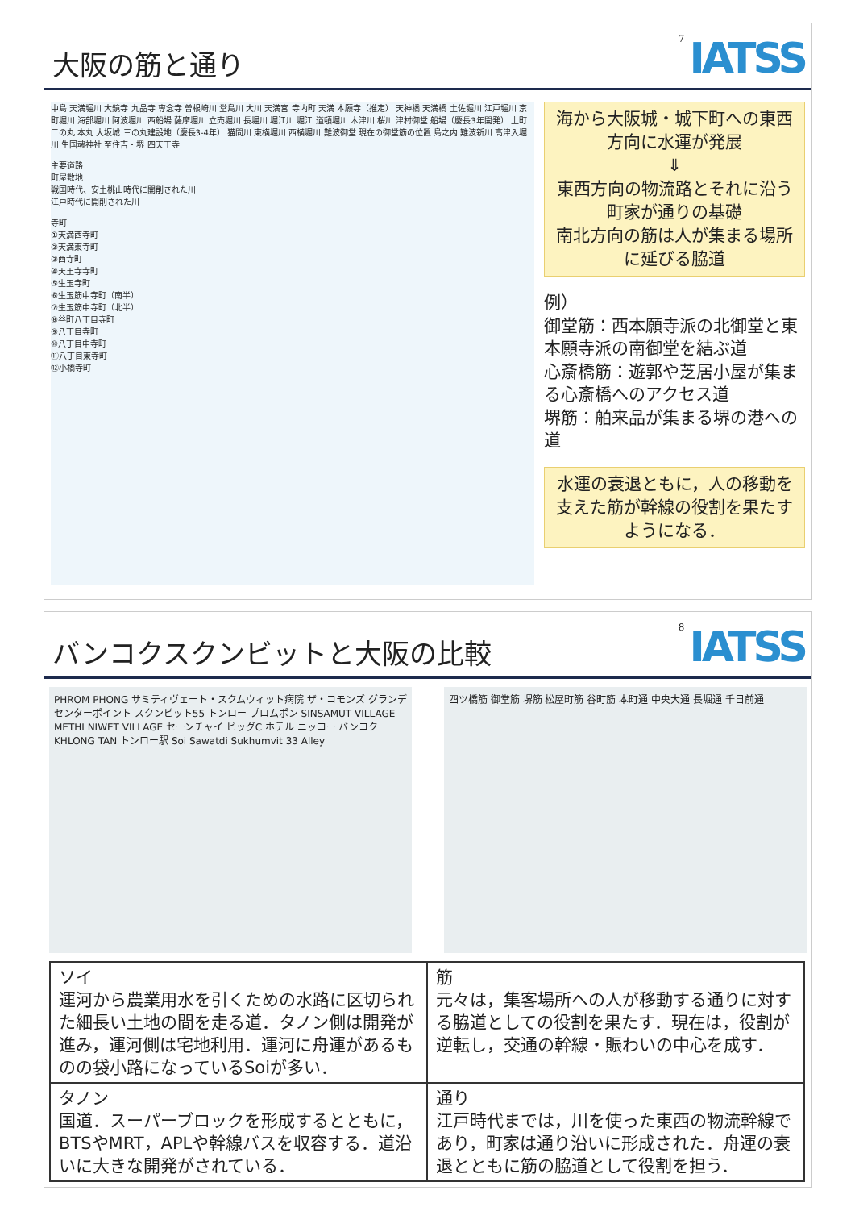大阪の筋と通り
7 IATSS
中島 天満堀川 大鏡寺 九品寺 専念寺 曽根崎川 堂島川 大川 天満宮 寺内町 天満 本願寺（推定） 天神橋 天満橋 土佐堀川 江戸堀川 京町堀川 海部堀川 阿波堀川 西船場 薩摩堀川 立売堀川 長堀川 堀江川 堀江 道頓堀川 木津川 桜川 津村御堂 船場（慶長3年開発） 上町 二の丸 本丸 大坂城 三の丸建設地（慶長3-4年） 猫間川 東横堀川 西横堀川 難波御堂 現在の御堂筋の位置 島之内 難波新川 高津入堀川 生国魂神社 至住吉・堺 四天王寺
主要道路
町屋敷地
戦国時代、安土桃山時代に開削された川
江戸時代に開削された川
寺町
①天満西寺町
②天満東寺町
③西寺町
④天王寺寺町
⑤生玉寺町
⑥生玉筋中寺町（南半）
⑦生玉筋中寺町（北半）
⑧谷町八丁目寺町
⑨八丁目寺町
⑩八丁目中寺町
⑪八丁目東寺町
⑫小橋寺町
海から大阪城・城下町への東西方向に水運が発展
⇓
東西方向の物流路とそれに沿う町家が通りの基礎
南北方向の筋は人が集まる場所に延びる脇道
例）
御堂筋：西本願寺派の北御堂と東本願寺派の南御堂を結ぶ道
心斎橋筋：遊郭や芝居小屋が集まる心斎橋へのアクセス道
堺筋：舶来品が集まる堺の港への道
水運の衰退ともに，人の移動を支えた筋が幹線の役割を果たすようになる．
バンコクスクンビットと大阪の比較
8 IATSS
PHROM PHONG サミティヴェート・スクムウィット病院 ザ・コモンズ グランデセンターポイント スクンビット55 トンロー プロムポン SINSAMUT VILLAGE METHI NIWET VILLAGE セーンチャイ ビッグC ホテル ニッコー バンコク KHLONG TAN トンロー駅 Soi Sawatdi Sukhumvit 33 Alley
四ツ橋筋 御堂筋 堺筋 松屋町筋 谷町筋 本町通 中央大通 長堀通 千日前通
| ソイ 運河から農業用水を引くための水路に区切られた細長い土地の間を走る道．タノン側は開発が進み，運河側は宅地利用．運河に舟運があるものの袋小路になっているSoiが多い． | 筋 元々は，集客場所への人が移動する通りに対する脇道としての役割を果たす．現在は，役割が逆転し，交通の幹線・賑わいの中心を成す． |
| タノン 国道．スーパーブロックを形成するとともに，BTSやMRT，APLや幹線バスを収容する．道沿いに大きな開発がされている． | 通り 江戸時代までは，川を使った東西の物流幹線であり，町家は通り沿いに形成された．舟運の衰退とともに筋の脇道として役割を担う． |